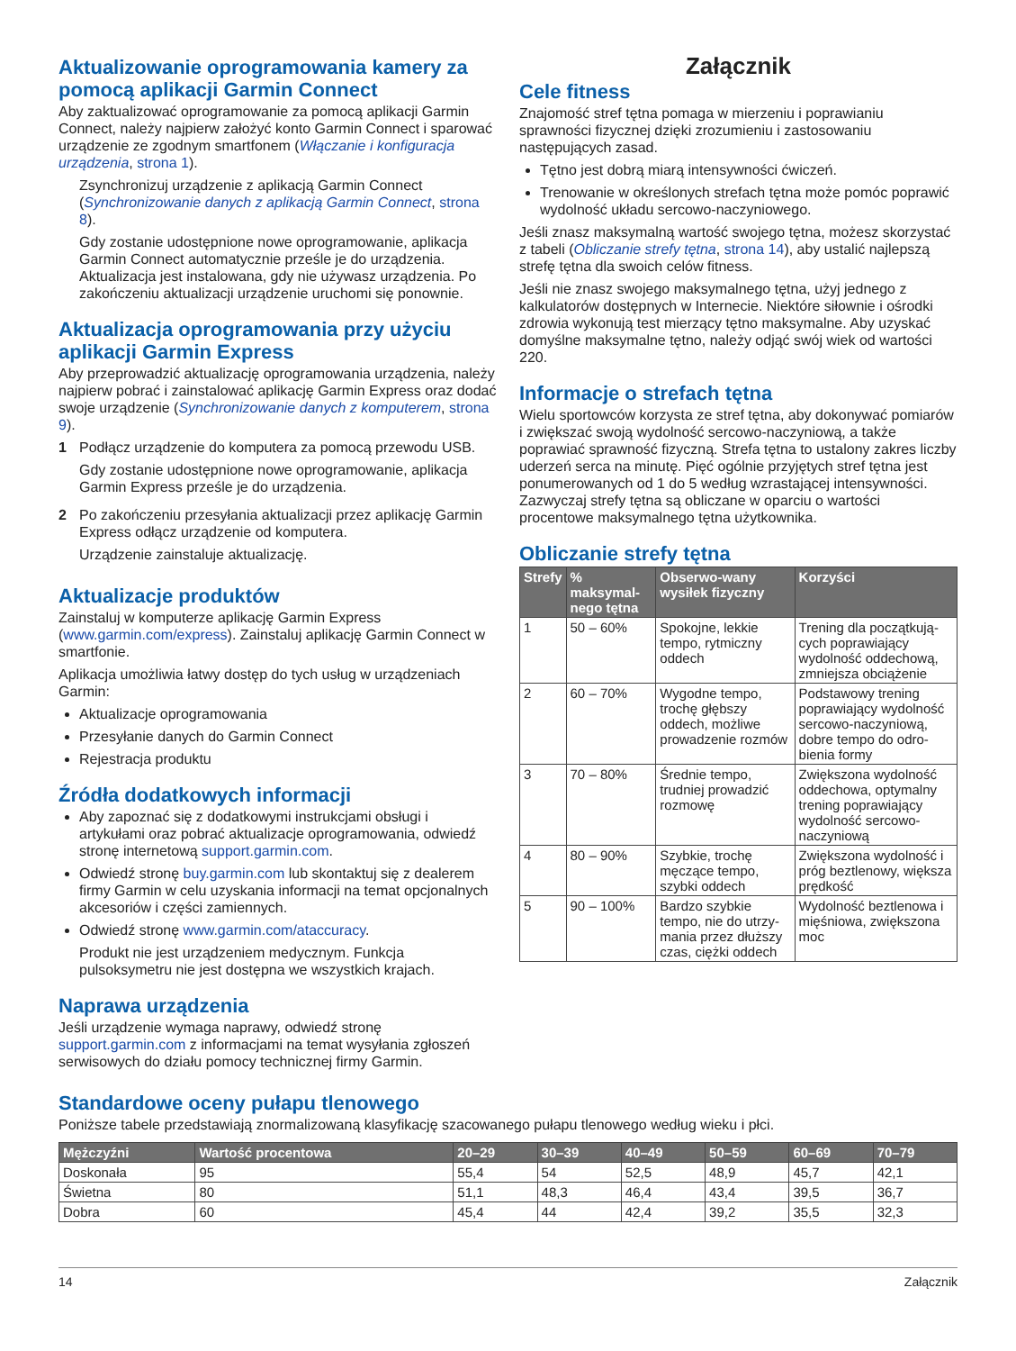Aktualizowanie oprogramowania kamery za pomocą aplikacji Garmin Connect
Aby zaktualizować oprogramowanie za pomocą aplikacji Garmin Connect, należy najpierw założyć konto Garmin Connect i sparować urządzenie ze zgodnym smartfonem (Włączanie i konfiguracja urządzenia, strona 1).
Zsynchronizuj urządzenie z aplikacją Garmin Connect (Synchronizowanie danych z aplikacją Garmin Connect, strona 8).
Gdy zostanie udostępnione nowe oprogramowanie, aplikacja Garmin Connect automatycznie prześle je do urządzenia. Aktualizacja jest instalowana, gdy nie używasz urządzenia. Po zakończeniu aktualizacji urządzenie uruchomi się ponownie.
Aktualizacja oprogramowania przy użyciu aplikacji Garmin Express
Aby przeprowadzić aktualizację oprogramowania urządzenia, należy najpierw pobrać i zainstalować aplikację Garmin Express oraz dodać swoje urządzenie (Synchronizowanie danych z komputerem, strona 9).
1 Podłącz urządzenie do komputera za pomocą przewodu USB.
Gdy zostanie udostępnione nowe oprogramowanie, aplikacja Garmin Express prześle je do urządzenia.
2 Po zakończeniu przesyłania aktualizacji przez aplikację Garmin Express odłącz urządzenie od komputera.
Urządzenie zainstaluje aktualizację.
Aktualizacje produktów
Zainstaluj w komputerze aplikację Garmin Express (www.garmin.com/express). Zainstaluj aplikację Garmin Connect w smartfonie.
Aplikacja umożliwia łatwy dostęp do tych usług w urządzeniach Garmin:
Aktualizacje oprogramowania
Przesyłanie danych do Garmin Connect
Rejestracja produktu
Źródła dodatkowych informacji
Aby zapoznać się z dodatkowymi instrukcjami obsługi i artykułami oraz pobrać aktualizacje oprogramowania, odwiedź stronę internetową support.garmin.com.
Odwiedź stronę buy.garmin.com lub skontaktuj się z dealerem firmy Garmin w celu uzyskania informacji na temat opcjonalnych akcesoriów i części zamiennych.
Odwiedź stronę www.garmin.com/ataccuracy.
Produkt nie jest urządzeniem medycznym. Funkcja pulsoksymetru nie jest dostępna we wszystkich krajach.
Naprawa urządzenia
Jeśli urządzenie wymaga naprawy, odwiedź stronę support.garmin.com z informacjami na temat wysyłania zgłoszeń serwisowych do działu pomocy technicznej firmy Garmin.
Załącznik
Cele fitness
Znajomość stref tętna pomaga w mierzeniu i poprawianiu sprawności fizycznej dzięki zrozumieniu i zastosowaniu następujących zasad.
Tętno jest dobrą miarą intensywności ćwiczeń.
Trenowanie w określonych strefach tętna może pomóc poprawić wydolność układu sercowo-naczyniowego.
Jeśli znasz maksymalną wartość swojego tętna, możesz skorzystać z tabeli (Obliczanie strefy tętna, strona 14), aby ustalić najlepszą strefę tętna dla swoich celów fitness.
Jeśli nie znasz swojego maksymalnego tętna, użyj jednego z kalkulatorów dostępnych w Internecie. Niektóre siłownie i ośrodki zdrowia wykonują test mierzący tętno maksymalne. Aby uzyskać domyślne maksymalne tętno, należy odjąć swój wiek od wartości 220.
Informacje o strefach tętna
Wielu sportowców korzysta ze stref tętna, aby dokonywać pomiarów i zwiększać swoją wydolność sercowo-naczyniową, a także poprawiać sprawność fizyczną. Strefa tętna to ustalony zakres liczby uderzeń serca na minutę. Pięć ogólnie przyjętych stref tętna jest ponumerowanych od 1 do 5 według wzrastającej intensywności. Zazwyczaj strefy tętna są obliczane w oparciu o wartości procentowe maksymalnego tętna użytkownika.
Obliczanie strefy tętna
| Strefy | % maksymal-nego tętna | Obserwo-wany wysiłek fizyczny | Korzyści |
| --- | --- | --- | --- |
| 1 | 50 – 60% | Spokojne, lekkie tempo, rytmiczny oddech | Trening dla początkują-cych poprawiający wydolność oddechową, zmniejsza obciążenie |
| 2 | 60 – 70% | Wygodne tempo, trochę głębszy oddech, możliwe prowadzenie rozmów | Podstawowy trening poprawiający wydolność sercowo-naczyniową, dobre tempo do odro-bienia formy |
| 3 | 70 – 80% | Średnie tempo, trudniej prowadzić rozmowę | Zwiększona wydolność oddechowa, optymalny trening poprawiający wydolność sercowo-naczyniową |
| 4 | 80 – 90% | Szybkie, trochę męczące tempo, szybki oddech | Zwiększona wydolność i próg beztlenowy, większa prędkość |
| 5 | 90 – 100% | Bardzo szybkie tempo, nie do utrzy-mania przez dłuższy czas, ciężki oddech | Wydolność beztlenowa i mięśniowa, zwiększona moc |
Standardowe oceny pułapu tlenowego
Poniższe tabele przedstawiają znormalizowaną klasyfikację szacowanego pułapu tlenowego według wieku i płci.
| Mężczyźni | Wartość procentowa | 20–29 | 30–39 | 40–49 | 50–59 | 60–69 | 70–79 |
| --- | --- | --- | --- | --- | --- | --- | --- |
| Doskonała | 95 | 55,4 | 54 | 52,5 | 48,9 | 45,7 | 42,1 |
| Świetna | 80 | 51,1 | 48,3 | 46,4 | 43,4 | 39,5 | 36,7 |
| Dobra | 60 | 45,4 | 44 | 42,4 | 39,2 | 35,5 | 32,3 |
14 Załącznik